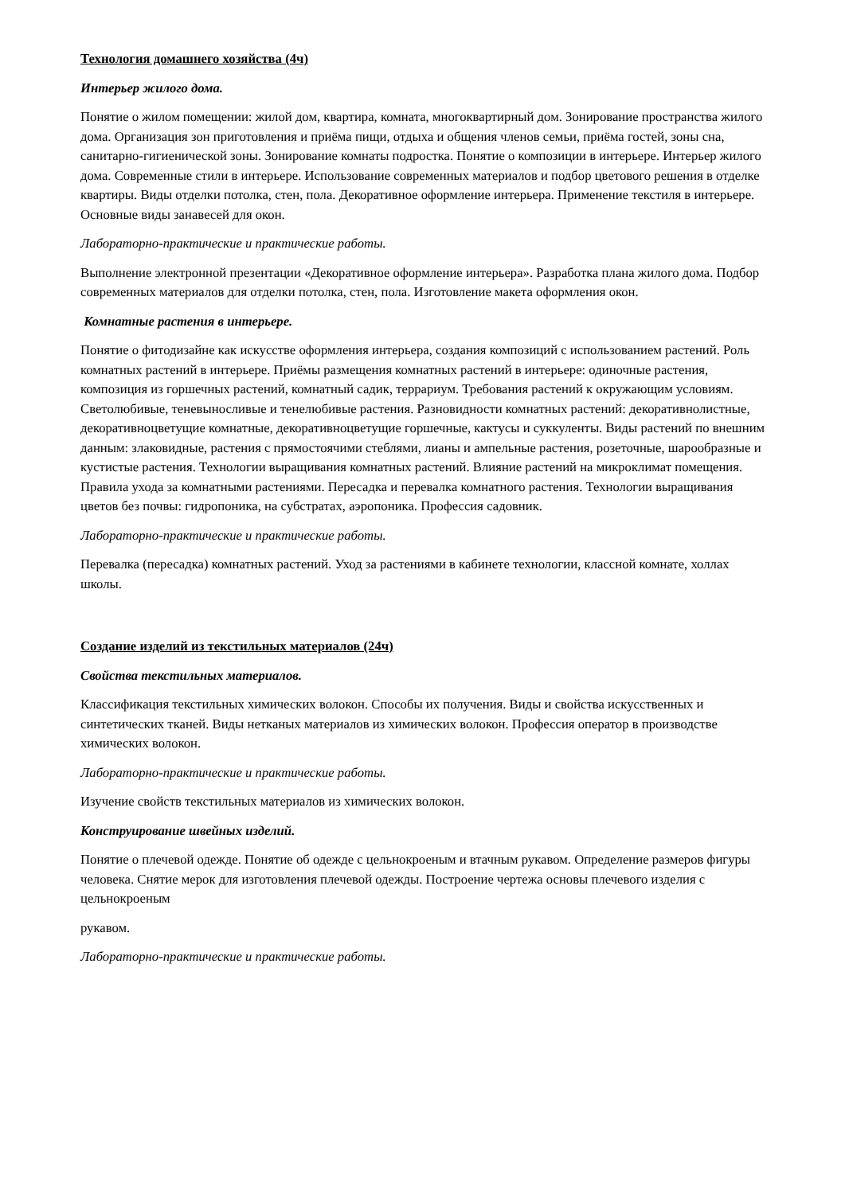Технология домашнего хозяйства (4ч)
Интерьер жилого дома.
Понятие о жилом помещении: жилой дом, квартира, комната, многоквартирный дом. Зонирование пространства жилого дома. Организация зон приготовления и приёма пищи, отдыха и общения членов семьи, приёма гостей, зоны сна, санитарно-гигиенической зоны. Зонирование комнаты подростка. Понятие о композиции в интерьере. Интерьер жилого дома. Современные стили в интерьере. Использование современных материалов и подбор цветового решения в отделке квартиры. Виды отделки потолка, стен, пола. Декоративное оформление интерьера. Применение текстиля в интерьере. Основные виды занавесей для окон.
Лабораторно-практические и практические работы.
Выполнение электронной презентации «Декоративное оформление интерьера». Разработка плана жилого дома. Подбор современных материалов для отделки потолка, стен, пола. Изготовление макета оформления окон.
Комнатные растения в интерьере.
Понятие о фитодизайне как искусстве оформления интерьера, создания композиций с использованием растений. Роль комнатных растений в интерьере. Приёмы размещения комнатных растений в интерьере: одиночные растения, композиция из горшечных растений, комнатный садик, террариум. Требования растений к окружающим условиям. Светолюбивые, теневыносливые и тенелюбивые растения. Разновидности комнатных растений: декоративнолистные, декоративноцветущие комнатные, декоративноцветущие горшечные, кактусы и суккуленты. Виды растений по внешним данным: злаковидные, растения с прямостоячими стеблями, лианы и ампельные растения, розеточные, шарообразные и кустистые растения. Технологии выращивания комнатных растений. Влияние растений на микроклимат помещения. Правила ухода за комнатными растениями. Пересадка и перевалка комнатного растения. Технологии выращивания цветов без почвы: гидропоника, на субстратах, аэропоника. Профессия садовник.
Лабораторно-практические и практические работы.
Перевалка (пересадка) комнатных растений. Уход за растениями в кабинете технологии, классной комнате, холлах школы.
Создание изделий из текстильных материалов (24ч)
Свойства текстильных материалов.
Классификация текстильных химических волокон. Способы их получения. Виды и свойства искусственных и синтетических тканей. Виды нетканых материалов из химических волокон. Профессия оператор в производстве химических волокон.
Лабораторно-практические и практические работы.
Изучение свойств текстильных материалов из химических волокон.
Конструирование швейных изделий.
Понятие о плечевой одежде. Понятие об одежде с цельнокроеным и втачным рукавом. Определение размеров фигуры человека. Снятие мерок для изготовления плечевой одежды. Построение чертежа основы плечевого изделия с цельнокроеным
рукавом.
Лабораторно-практические и практические работы.